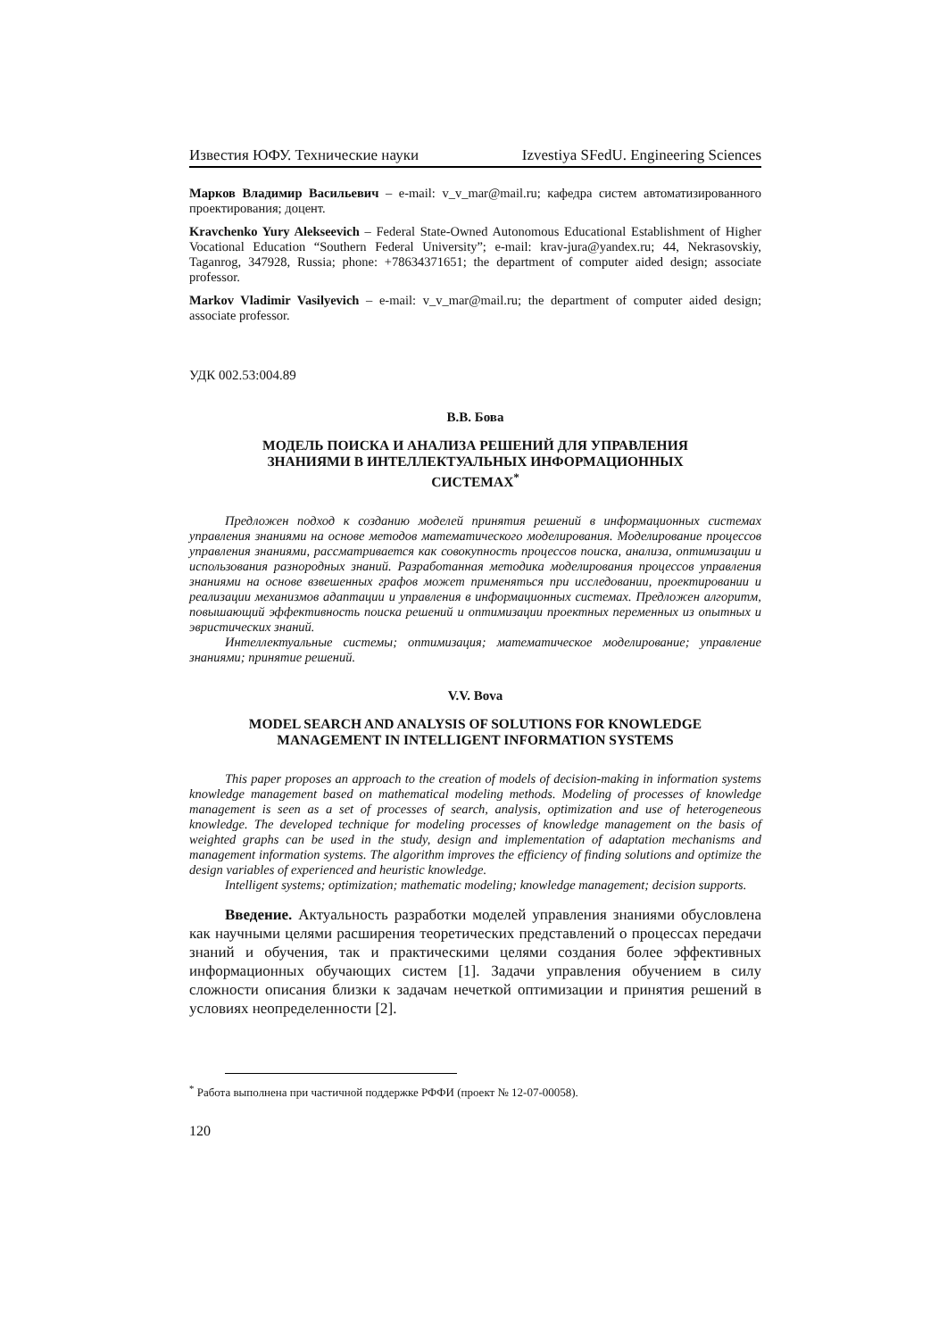Известия ЮФУ. Технические науки Izvestiya SFedU. Engineering Sciences
Марков Владимир Васильевич – e-mail: v_v_mar@mail.ru; кафедра систем автоматизированного проектирования; доцент.
Kravchenko Yury Alekseevich – Federal State-Owned Autonomous Educational Establishment of Higher Vocational Education “Southern Federal University”; e-mail: krav-jura@yandex.ru; 44, Nekrasovskiy, Taganrog, 347928, Russia; phone: +78634371651; the department of computer aided design; associate professor.
Markov Vladimir Vasilyevich – e-mail: v_v_mar@mail.ru; the department of computer aided design; associate professor.
УДК 002.53:004.89
В.В. Бова
МОДЕЛЬ ПОИСКА И АНАЛИЗА РЕШЕНИЙ ДЛЯ УПРАВЛЕНИЯ
ЗНАНИЯМИ В ИНТЕЛЛЕКТУАЛЬНЫХ ИНФОРМАЦИОННЫХ
СИСТЕМАХ<sup>*</sup>
Предложен подход к созданию моделей принятия решений в информационных системах управления знаниями на основе методов математического моделирования. Моделирование процессов управления знаниями, рассматривается как совокупность процессов поиска, анализа, оптимизации и использования разнородных знаний. Разработанная методика моделирования процессов управления знаниями на основе взвешенных графов может применяться при исследовании, проектировании и реализации механизмов адаптации и управления в информационных системах. Предложен алгоритм, повышающий эффективность поиска решений и оптимизации проектных переменных из опытных и эвристических знаний.
Интеллектуальные системы; оптимизация; математическое моделирование; управление знаниями; принятие решений.
V.V. Bova
MODEL SEARCH AND ANALYSIS OF SOLUTIONS FOR KNOWLEDGE
MANAGEMENT IN INTELLIGENT INFORMATION SYSTEMS
This paper proposes an approach to the creation of models of decision-making in information systems knowledge management based on mathematical modeling methods. Modeling of processes of knowledge management is seen as a set of processes of search, analysis, optimization and use of heterogeneous knowledge. The developed technique for modeling processes of knowledge management on the basis of weighted graphs can be used in the study, design and implementation of adaptation mechanisms and management information systems. The algorithm improves the efficiency of finding solutions and optimize the design variables of experienced and heuristic knowledge.
Intelligent systems; optimization; mathematic modeling; knowledge management; decision supports.
Введение. Актуальность разработки моделей управления знаниями обусловлена как научными целями расширения теоретических представлений о процессах передачи знаний и обучения, так и практическими целями создания более эффективных информационных обучающих систем [1]. Задачи управления обучением в силу сложности описания близки к задачам нечеткой оптимизации и принятия решений в условиях неопределенности [2].
<sup>*</sup> Работа выполнена при частичной поддержке РФФИ (проект № 12-07-00058).
120